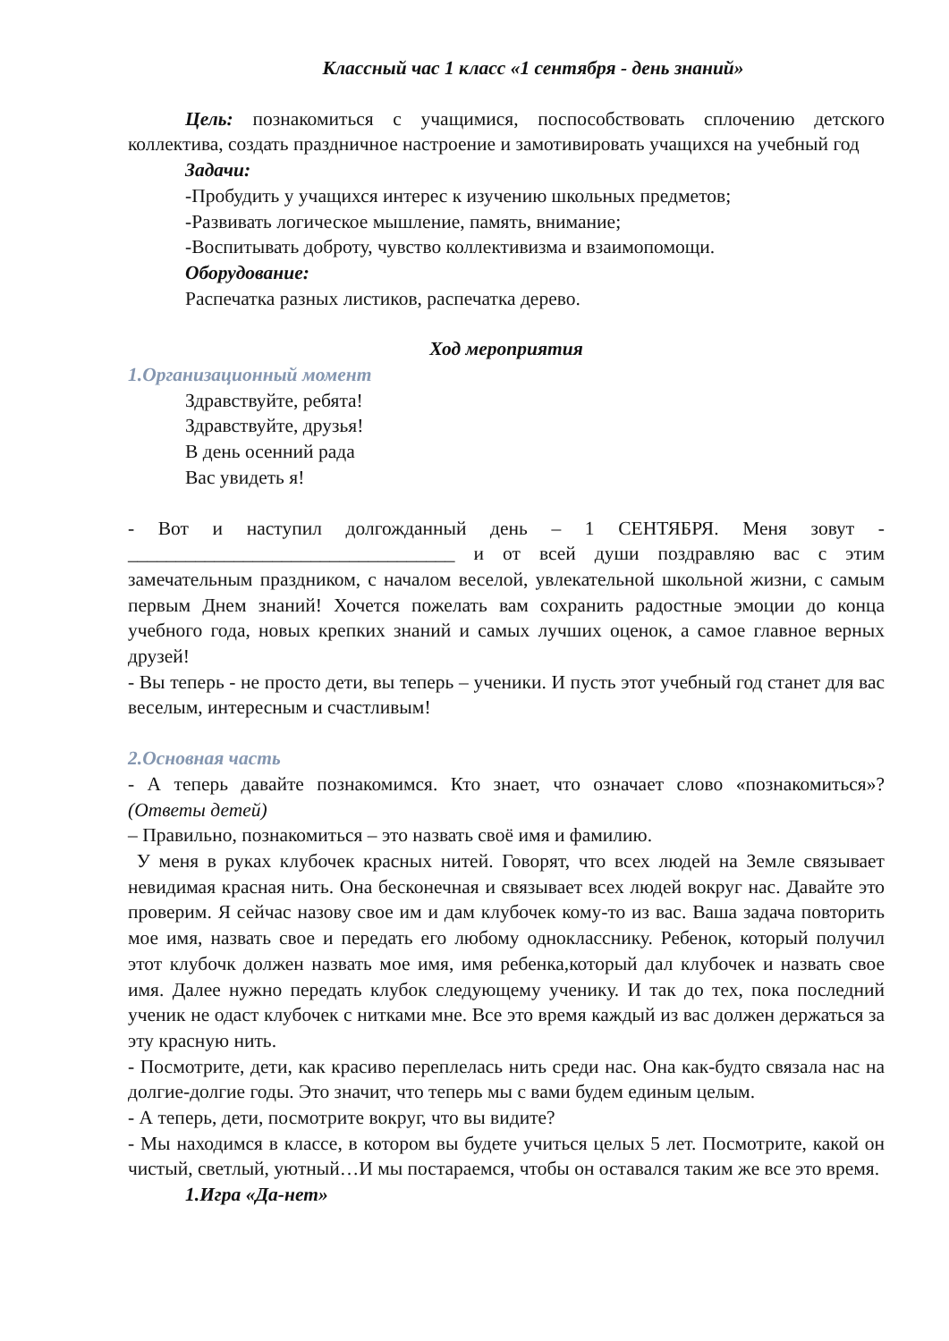Классный час 1 класс «1 сентября - день знаний»
Цель: познакомиться с учащимися, поспособствовать сплочению детского коллектива, создать праздничное настроение и замотивировать учащихся на учебный год
Задачи:
-Пробудить у учащихся интерес к изучению школьных предметов;
-Развивать логическое мышление, память, внимание;
-Воспитывать доброту, чувство коллективизма и взаимопомощи.
Оборудование:
Распечатка разных листиков, распечатка дерево.
Ход мероприятия
1.Организационный момент
Здравствуйте, ребята!
Здравствуйте, друзья!
В день осенний рада
Вас увидеть я!
- Вот и наступил долгожданный день – 1 СЕНТЯБРЯ. Меня зовут - __________________________________ и от всей души поздравляю вас с этим замечательным праздником, с началом веселой, увлекательной школьной жизни, с самым первым Днем знаний! Хочется пожелать вам сохранить радостные эмоции до конца учебного года, новых крепких знаний и самых лучших оценок, а самое главное верных друзей!
- Вы теперь - не просто дети, вы теперь – ученики. И пусть этот учебный год станет для вас веселым, интересным и счастливым!
2.Основная часть
- А теперь давайте познакомимся. Кто знает, что означает слово «познакомиться»? (Ответы детей)
– Правильно, познакомиться – это назвать своё имя и фамилию.
У меня в руках клубочек красных нитей. Говорят, что всех людей на Земле связывает невидимая красная нить. Она бесконечная и связывает всех людей вокруг нас. Давайте это проверим. Я сейчас назову свое им и дам клубочек кому-то из вас. Ваша задача повторить мое имя, назвать свое и передать его любому однокласснику. Ребенок, который получил этот клубочк должен назвать мое имя, имя ребенка,который дал клубочек и назвать свое имя. Далее нужно передать клубок следующему ученику. И так до тех, пока последний ученик не одаст клубочек с нитками мне. Все это время каждый из вас должен держаться за эту красную нить.
- Посмотрите, дети, как красиво переплелась нить среди нас. Она как-будто связала нас на долгие-долгие годы. Это значит, что теперь мы с вами будем единым целым.
- А теперь, дети, посмотрите вокруг, что вы видите?
- Мы находимся в классе, в котором вы будете учиться целых 5 лет. Посмотрите, какой он чистый, светлый, уютный…И мы постараемся, чтобы он оставался таким же все это время.
1.Игра «Да-нет»